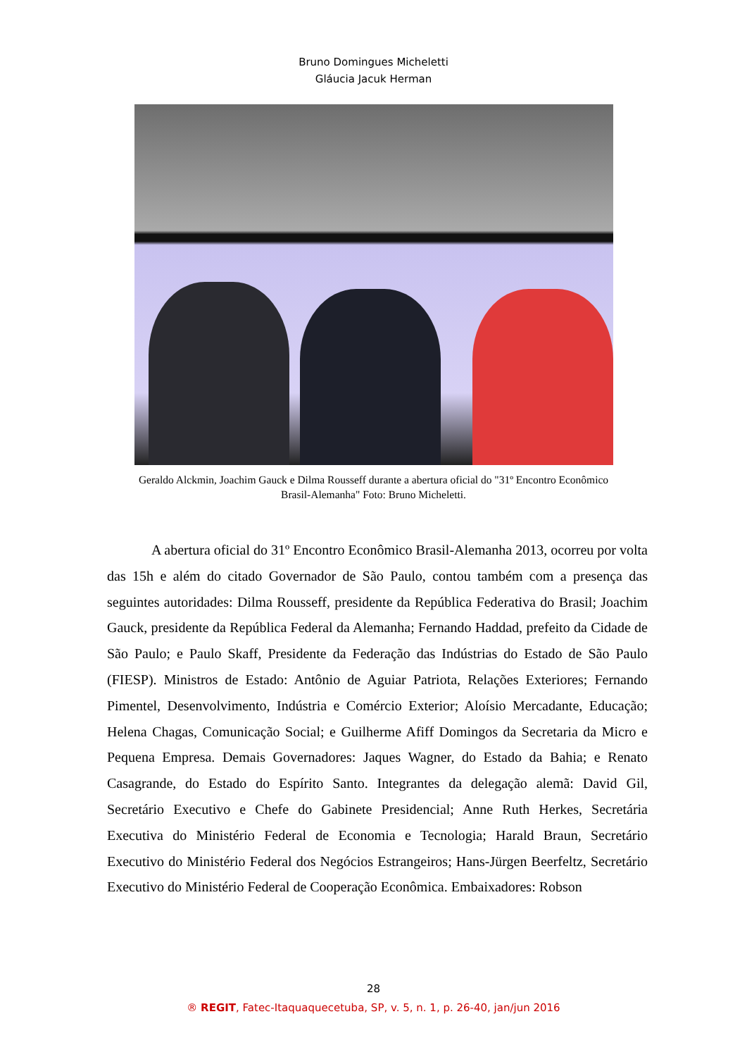Bruno Domingues Micheletti
Gláucia Jacuk Herman
Geraldo Alckmin, Joachim Gauck e Dilma Rousseff durante a abertura oficial do "31º Encontro Econômico Brasil-Alemanha" Foto: Bruno Micheletti.
A abertura oficial do 31º Encontro Econômico Brasil-Alemanha 2013, ocorreu por volta das 15h e além do citado Governador de São Paulo, contou também com a presença das seguintes autoridades: Dilma Rousseff, presidente da República Federativa do Brasil; Joachim Gauck, presidente da República Federal da Alemanha; Fernando Haddad, prefeito da Cidade de São Paulo; e Paulo Skaff, Presidente da Federação das Indústrias do Estado de São Paulo (FIESP). Ministros de Estado: Antônio de Aguiar Patriota, Relações Exteriores; Fernando Pimentel, Desenvolvimento, Indústria e Comércio Exterior; Aloísio Mercadante, Educação; Helena Chagas, Comunicação Social; e Guilherme Afiff Domingos da Secretaria da Micro e Pequena Empresa. Demais Governadores: Jaques Wagner, do Estado da Bahia; e Renato Casagrande, do Estado do Espírito Santo. Integrantes da delegação alemã: David Gil, Secretário Executivo e Chefe do Gabinete Presidencial; Anne Ruth Herkes, Secretária Executiva do Ministério Federal de Economia e Tecnologia; Harald Braun, Secretário Executivo do Ministério Federal dos Negócios Estrangeiros; Hans-Jürgen Beerfeltz, Secretário Executivo do Ministério Federal de Cooperação Econômica. Embaixadores: Robson
28
® REGIT, Fatec-Itaquaquecetuba, SP, v. 5, n. 1, p. 26-40, jan/jun 2016